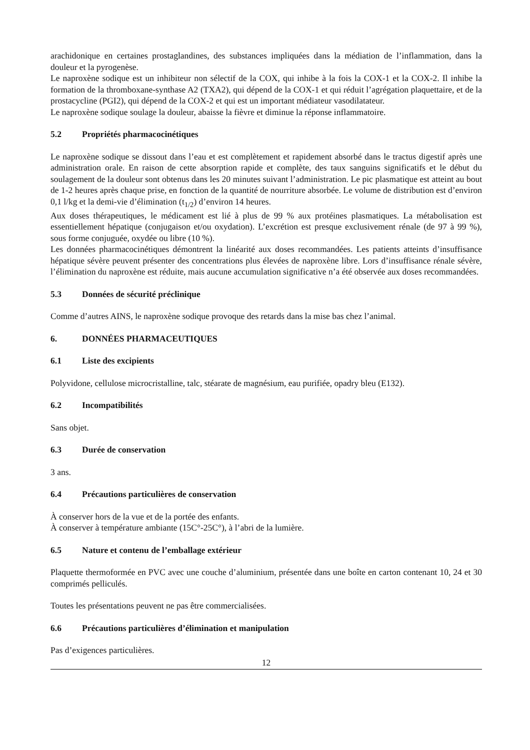arachidonique en certaines prostaglandines, des substances impliquées dans la médiation de l’inflammation, dans la douleur et la pyrogenèse.
Le naproxène sodique est un inhibiteur non sélectif de la COX, qui inhibe à la fois la COX-1 et la COX-2. Il inhibe la formation de la thromboxane-synthase A2 (TXA2), qui dépend de la COX-1 et qui réduit l’agrégation plaquettaire, et de la prostacycline (PGI2), qui dépend de la COX-2 et qui est un important médiateur vasodilatateur.
Le naproxène sodique soulage la douleur, abaisse la fièvre et diminue la réponse inflammatoire.
5.2 Propriétés pharmacocinétiques
Le naproxène sodique se dissout dans l’eau et est complètement et rapidement absorbé dans le tractus digestif après une administration orale. En raison de cette absorption rapide et complète, des taux sanguins significatifs et le début du soulagement de la douleur sont obtenus dans les 20 minutes suivant l’administration. Le pic plasmatique est atteint au bout de 1-2 heures après chaque prise, en fonction de la quantité de nourriture absorbée. Le volume de distribution est d’environ 0,1 l/kg et la demi-vie d’élimination (t<sub>1/2</sub>) d’environ 14 heures.
Aux doses thérapeutiques, le médicament est lié à plus de 99 % aux protéines plasmatiques. La métabolisation est essentiellement hépatique (conjugaison et/ou oxydation). L’excrétion est presque exclusivement rénale (de 97 à 99 %), sous forme conjuguée, oxydée ou libre (10 %).
Les données pharmacocinétiques démontrent la linéarité aux doses recommandées. Les patients atteints d’insuffisance hépatique sévère peuvent présenter des concentrations plus élevées de naproxène libre. Lors d’insuffisance rénale sévère, l’élimination du naproxène est réduite, mais aucune accumulation significative n’a été observée aux doses recommandées.
5.3 Données de sécurité préclinique
Comme d’autres AINS, le naproxène sodique provoque des retards dans la mise bas chez l’animal.
6. DONNÉES PHARMACEUTIQUES
6.1 Liste des excipients
Polyvidone, cellulose microcristalline, talc, stéarate de magnésium, eau purifiée, opadry bleu (E132).
6.2 Incompatibilités
Sans objet.
6.3 Durée de conservation
3 ans.
6.4 Précautions particulières de conservation
À conserver hors de la vue et de la portée des enfants.
À conserver à température ambiante (15C°-25C°), à l’abri de la lumière.
6.5 Nature et contenu de l’emballage extérieur
Plaquette thermoformée en PVC avec une couche d’aluminium, présentée dans une boîte en carton contenant 10, 24 et 30 comprimés pelliculés.
Toutes les présentations peuvent ne pas être commercialisées.
6.6 Précautions particulières d’élimination et manipulation
Pas d’exigences particulières.
12